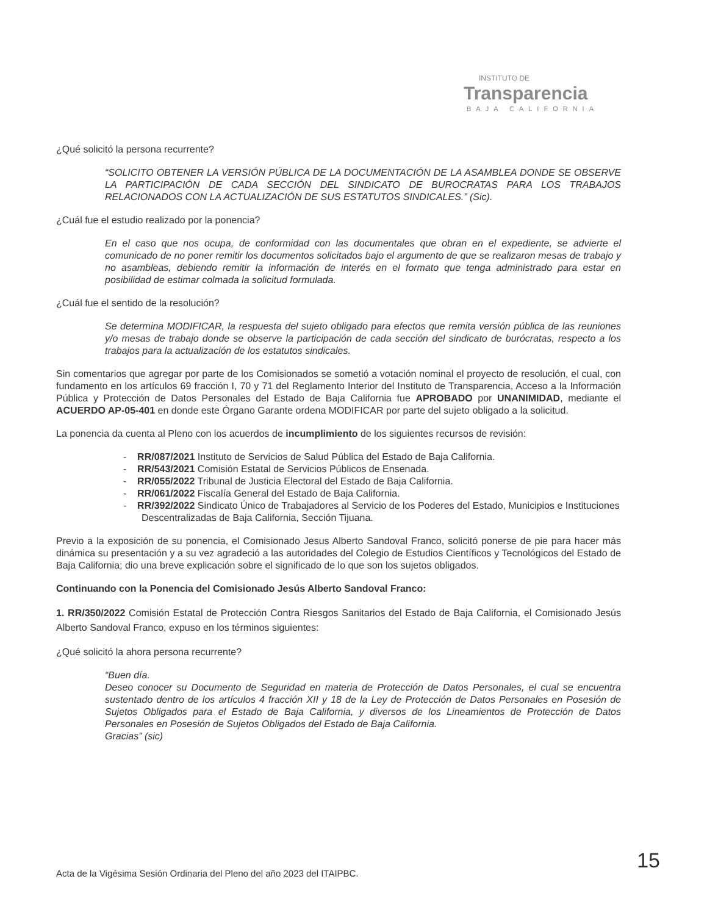INSTITUTO DE
Transparencia
BAJA CALIFORNIA
¿Qué solicitó la persona recurrente?
“SOLICITO OBTENER LA VERSIÓN PÚBLICA DE LA DOCUMENTACIÓN DE LA ASAMBLEA DONDE SE OBSERVE LA PARTICIPACIÓN DE CADA SECCIÓN DEL SINDICATO DE BUROCRATAS PARA LOS TRABAJOS RELACIONADOS CON LA ACTUALIZACIÓN DE SUS ESTATUTOS SINDICALES.” (Sic).
¿Cuál fue el estudio realizado por la ponencia?
En el caso que nos ocupa, de conformidad con las documentales que obran en el expediente, se advierte el comunicado de no poner remitir los documentos solicitados bajo el argumento de que se realizaron mesas de trabajo y no asambleas, debiendo remitir la información de interés en el formato que tenga administrado para estar en posibilidad de estimar colmada la solicitud formulada.
¿Cuál fue el sentido de la resolución?
Se determina MODIFICAR, la respuesta del sujeto obligado para efectos que remita versión pública de las reuniones y/o mesas de trabajo donde se observe la participación de cada sección del sindicato de burócratas, respecto a los trabajos para la actualización de los estatutos sindicales.
Sin comentarios que agregar por parte de los Comisionados se sometió a votación nominal el proyecto de resolución, el cual, con fundamento en los artículos 69 fracción I, 70 y 71 del Reglamento Interior del Instituto de Transparencia, Acceso a la Información Pública y Protección de Datos Personales del Estado de Baja California fue APROBADO por UNANIMIDAD, mediante el ACUERDO AP-05-401 en donde este Órgano Garante ordena MODIFICAR por parte del sujeto obligado a la solicitud.
La ponencia da cuenta al Pleno con los acuerdos de incumplimiento de los siguientes recursos de revisión:
- RR/087/2021 Instituto de Servicios de Salud Pública del Estado de Baja California.
- RR/543/2021 Comisión Estatal de Servicios Públicos de Ensenada.
- RR/055/2022 Tribunal de Justicia Electoral del Estado de Baja California.
- RR/061/2022 Fiscalía General del Estado de Baja California.
- RR/392/2022 Sindicato Único de Trabajadores al Servicio de los Poderes del Estado, Municipios e Instituciones Descentralizadas de Baja California, Sección Tijuana.
Previo a la exposición de su ponencia, el Comisionado Jesus Alberto Sandoval Franco, solicitó ponerse de pie para hacer más dinámica su presentación y a su vez agradeció a las autoridades del Colegio de Estudios Científicos y Tecnológicos del Estado de Baja California; dio una breve explicación sobre el significado de lo que son los sujetos obligados.
Continuando con la Ponencia del Comisionado Jesús Alberto Sandoval Franco:
1. RR/350/2022 Comisión Estatal de Protección Contra Riesgos Sanitarios del Estado de Baja California, el Comisionado Jesús Alberto Sandoval Franco, expuso en los términos siguientes:
¿Qué solicitó la ahora persona recurrente?
“Buen día.
Deseo conocer su Documento de Seguridad en materia de Protección de Datos Personales, el cual se encuentra sustentado dentro de los artículos 4 fracción XII y 18 de la Ley de Protección de Datos Personales en Posesión de Sujetos Obligados para el Estado de Baja California, y diversos de los Lineamientos de Protección de Datos Personales en Posesión de Sujetos Obligados del Estado de Baja California.
Gracias” (sic)
Acta de la Vigésima Sesión Ordinaria del Pleno del año 2023 del ITAIPBC. 15